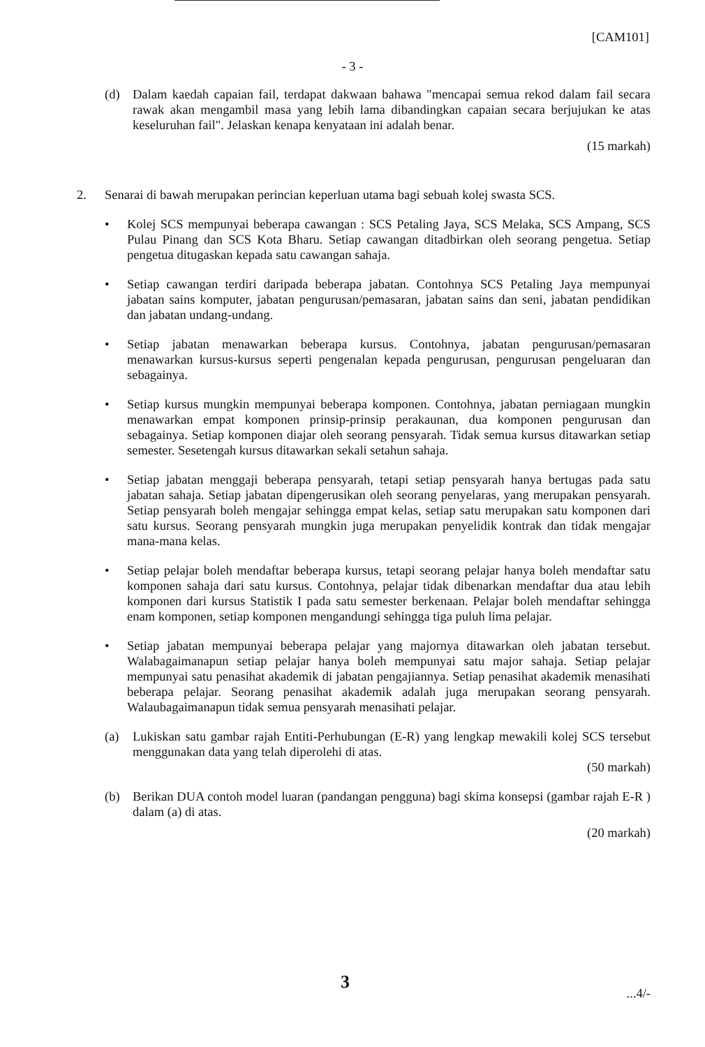[CAM101]
- 3 -
(d) Dalam kaedah capaian fail, terdapat dakwaan bahawa "mencapai semua rekod dalam fail secara rawak akan mengambil masa yang lebih lama dibandingkan capaian secara berjujukan ke atas keseluruhan fail". Jelaskan kenapa kenyataan ini adalah benar.
(15 markah)
2. Senarai di bawah merupakan perincian keperluan utama bagi sebuah kolej swasta SCS.
• Kolej SCS mempunyai beberapa cawangan : SCS Petaling Jaya, SCS Melaka, SCS Ampang, SCS Pulau Pinang dan SCS Kota Bharu. Setiap cawangan ditadbirkan oleh seorang pengetua. Setiap pengetua ditugaskan kepada satu cawangan sahaja.
• Setiap cawangan terdiri daripada beberapa jabatan. Contohnya SCS Petaling Jaya mempunyai jabatan sains komputer, jabatan pengurusan/pemasaran, jabatan sains dan seni, jabatan pendidikan dan jabatan undang-undang.
• Setiap jabatan menawarkan beberapa kursus. Contohnya, jabatan pengurusan/pemasaran menawarkan kursus-kursus seperti pengenalan kepada pengurusan, pengurusan pengeluaran dan sebagainya.
• Setiap kursus mungkin mempunyai beberapa komponen. Contohnya, jabatan perniagaan mungkin menawarkan empat komponen prinsip-prinsip perakaunan, dua komponen pengurusan dan sebagainya. Setiap komponen diajar oleh seorang pensyarah. Tidak semua kursus ditawarkan setiap semester. Sesetengah kursus ditawarkan sekali setahun sahaja.
• Setiap jabatan menggaji beberapa pensyarah, tetapi setiap pensyarah hanya bertugas pada satu jabatan sahaja. Setiap jabatan dipengerusikan oleh seorang penyelaras, yang merupakan pensyarah. Setiap pensyarah boleh mengajar sehingga empat kelas, setiap satu merupakan satu komponen dari satu kursus. Seorang pensyarah mungkin juga merupakan penyelidik kontrak dan tidak mengajar mana-mana kelas.
• Setiap pelajar boleh mendaftar beberapa kursus, tetapi seorang pelajar hanya boleh mendaftar satu komponen sahaja dari satu kursus. Contohnya, pelajar tidak dibenarkan mendaftar dua atau lebih komponen dari kursus Statistik I pada satu semester berkenaan. Pelajar boleh mendaftar sehingga enam komponen, setiap komponen mengandungi sehingga tiga puluh lima pelajar.
• Setiap jabatan mempunyai beberapa pelajar yang majornya ditawarkan oleh jabatan tersebut. Walabagaimanapun setiap pelajar hanya boleh mempunyai satu major sahaja. Setiap pelajar mempunyai satu penasihat akademik di jabatan pengajiannya. Setiap penasihat akademik menasihati beberapa pelajar. Seorang penasihat akademik adalah juga merupakan seorang pensyarah. Walaubagaimanapun tidak semua pensyarah menasihati pelajar.
(a) Lukiskan satu gambar rajah Entiti-Perhubungan (E-R) yang lengkap mewakili kolej SCS tersebut menggunakan data yang telah diperolehi di atas.
(50 markah)
(b) Berikan DUA contoh model luaran (pandangan pengguna) bagi skima konsepsi (gambar rajah E-R ) dalam (a) di atas.
(20 markah)
3 ...4/-